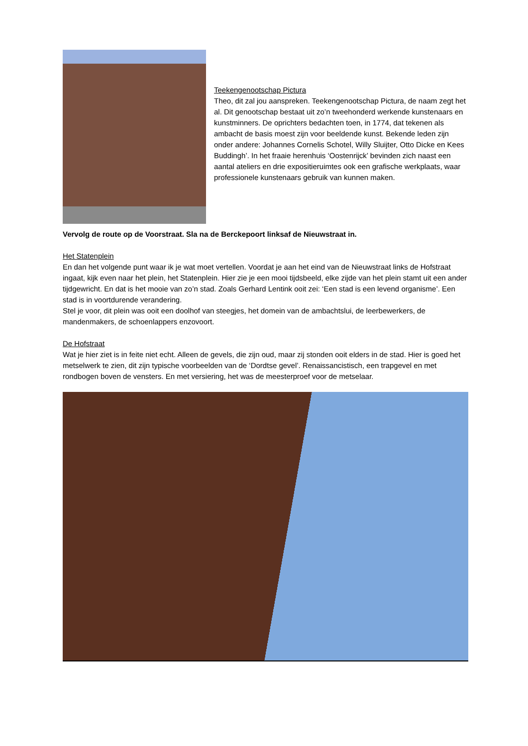Teekengenootschap Pictura
Theo, dit zal jou aanspreken. Teekengenootschap Pictura, de naam zegt het al. Dit genootschap bestaat uit zo’n tweehonderd werkende kunstenaars en kunstminners. De oprichters bedachten toen, in 1774, dat tekenen als ambacht de basis moest zijn voor beeldende kunst. Bekende leden zijn onder andere: Johannes Cornelis Schotel, Willy Sluijter, Otto Dicke en Kees Buddingh’. In het fraaie herenhuis ‘Oostenrijck’ bevinden zich naast een aantal ateliers en drie expositieruimtes ook een grafische werkplaats, waar professionele kunstenaars gebruik van kunnen maken.
Vervolg de route op de Voorstraat. Sla na de Berckepoort linksaf de Nieuwstraat in.
Het Statenplein
En dan het volgende punt waar ik je wat moet vertellen. Voordat je aan het eind van de Nieuwstraat links de Hofstraat ingaat, kijk even naar het plein, het Statenplein. Hier zie je een mooi tijdsbeeld, elke zijde van het plein stamt uit een ander tijdgewricht. En dat is het mooie van zo’n stad. Zoals Gerhard Lentink ooit zei: ‘Een stad is een levend organisme’. Een stad is in voortdurende verandering.
Stel je voor, dit plein was ooit een doolhof van steegjes, het domein van de ambachtslui, de leerbewerkers, de mandenmakers, de schoenlappers enzovoort.
De Hofstraat
Wat je hier ziet is in feite niet echt. Alleen de gevels, die zijn oud, maar zij stonden ooit elders in de stad. Hier is goed het metselwerk te zien, dit zijn typische voorbeelden van de ‘Dordtse gevel’. Renaissancistisch, een trapgevel en met rondbogen boven de vensters. En met versiering, het was de meesterproef voor de metselaar.